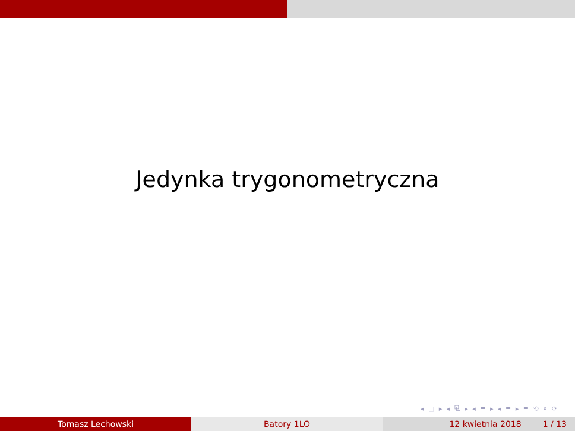Jedynka trygonometryczna
◂ □ ▸ ◂ ⧉ ▸ ◂ ≡ ▸ ◂ ≡ ▸ ≡ ⟲ ⌕ ⟳
Tomasz Lechowski Batory 1LO 12 kwietnia 2018 1 / 13